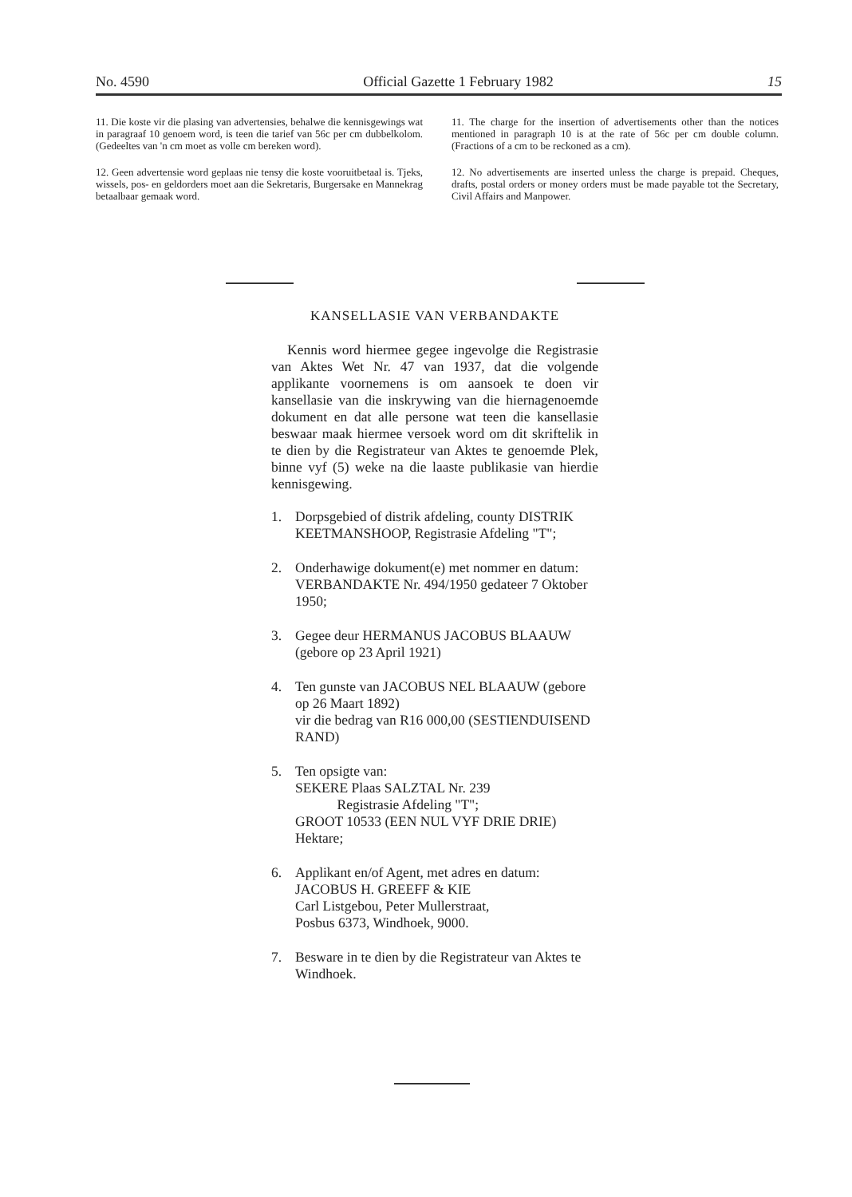No. 4590 Official Gazette 1 February 1982 15
11. Die koste vir die plasing van advertensies, behalwe die kennisgewings wat in paragraaf 10 genoem word, is teen die tarief van 56c per cm dubbelkolom. (Gedeeltes van 'n cm moet as volle cm bereken word).
12. Geen advertensie word geplaas nie tensy die koste vooruitbetaal is. Tjeks, wissels, pos- en geldorders moet aan die Sekretaris, Burgersake en Mannekrag betaalbaar gemaak word.
11. The charge for the insertion of advertisements other than the notices mentioned in paragraph 10 is at the rate of 56c per cm double column. (Fractions of a cm to be reckoned as a cm).
12. No advertisements are inserted unless the charge is prepaid. Cheques, drafts, postal orders or money orders must be made payable tot the Secretary, Civil Affairs and Manpower.
KANSELLASIE VAN VERBANDAKTE
Kennis word hiermee gegee ingevolge die Registrasie van Aktes Wet Nr. 47 van 1937, dat die volgende applikante voornemens is om aansoek te doen vir kansellasie van die inskrywing van die hiernagenoemde dokument en dat alle persone wat teen die kansellasie beswaar maak hiermee versoek word om dit skriftelik in te dien by die Registrateur van Aktes te genoemde Plek, binne vyf (5) weke na die laaste publikasie van hierdie kennisgewing.
1. Dorpsgebied of distrik afdeling, county DISTRIK KEETMANSHOOP, Registrasie Afdeling "T";
2. Onderhawige dokument(e) met nommer en datum:
VERBANDAKTE Nr. 494/1950 gedateer 7 Oktober 1950;
3. Gegee deur HERMANUS JACOBUS BLAAUW (gebore op 23 April 1921)
4. Ten gunste van JACOBUS NEL BLAAUW (gebore op 26 Maart 1892)
vir die bedrag van R16 000,00 (SESTIENDUISEND RAND)
5. Ten opsigte van:
SEKERE Plaas SALZTAL Nr. 239
Registrasie Afdeling "T";
GROOT 10533 (EEN NUL VYF DRIE DRIE) Hektare;
6. Applikant en/of Agent, met adres en datum:
JACOBUS H. GREEFF & KIE
Carl Listgebou, Peter Mullerstraat,
Posbus 6373, Windhoek, 9000.
7. Besware in te dien by die Registrateur van Aktes te Windhoek.